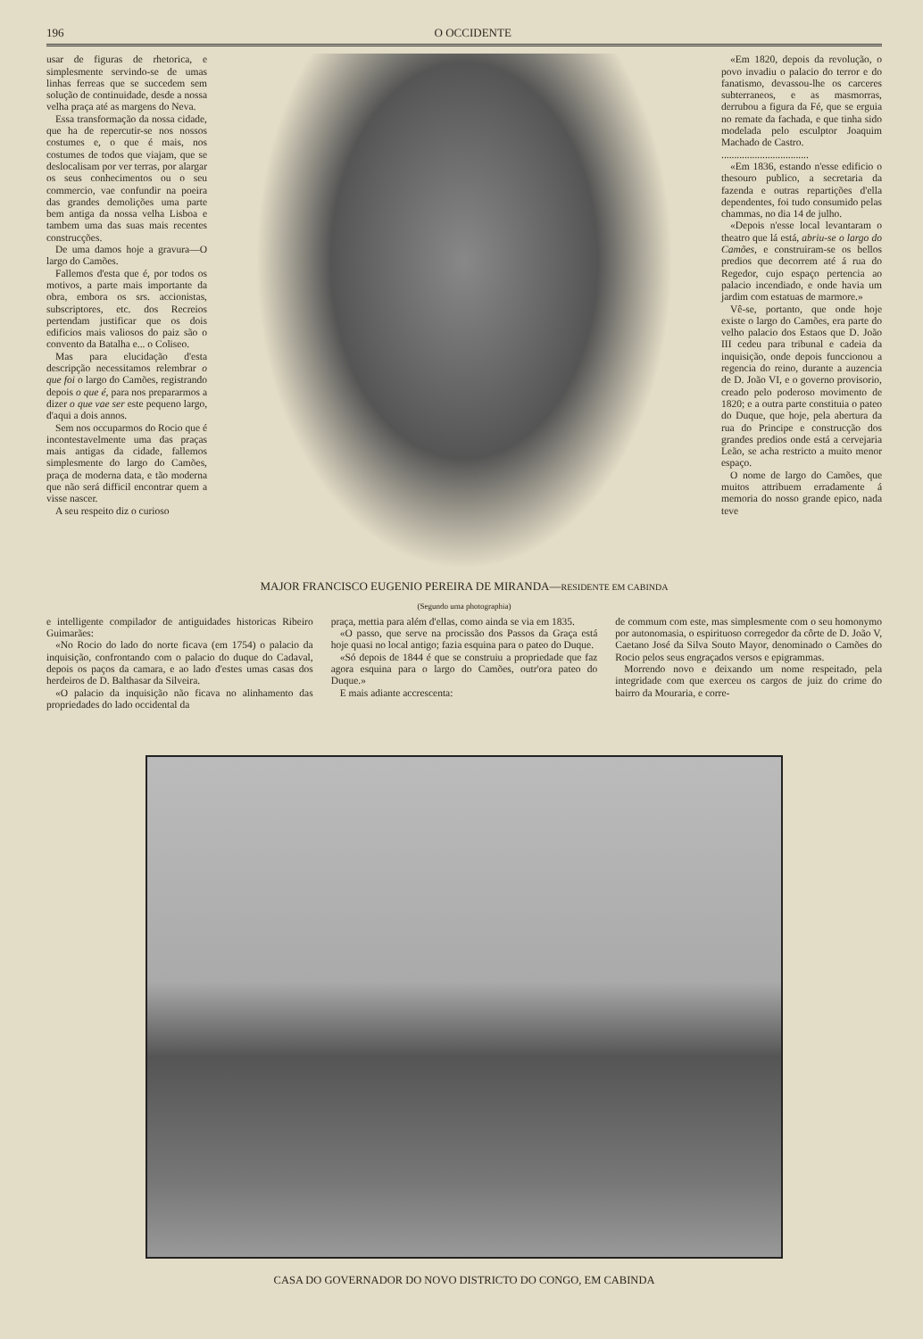196 O OCCIDENTE
usar de figuras de rhetorica, e simplesmente servindo-se de umas linhas ferreas que se succedem sem solução de continuidade, desde a nossa velha praça até as margens do Neva.
Essa transformação da nossa cidade, que ha de repercutir-se nos nossos costumes e, o que é mais, nos costumes de todos que viajam, que se deslocalisam por ver terras, por alargar os seus conhecimentos ou o seu commercio, vae confundir na poeira das grandes demolições uma parte bem antiga da nossa velha Lisboa e tambem uma das suas mais recentes construcções.
De uma damos hoje a gravura—O largo do Camões.
Fallemos d'esta que é, por todos os motivos, a parte mais importante da obra, embora os srs. accionistas, subscriptores, etc. dos Recreios pertendam justificar que os dois edificios mais valiosos do paiz são o convento da Batalha e... o Coliseo.
Mas para elucidação d'esta descripção necessitamos relembrar o que foi o largo do Camões, registrando depois o que é, para nos prepararmos a dizer o que vae ser este pequeno largo, d'aqui a dois annos.
Sem nos occuparmos do Rocio que é incontestavelmente uma das praças mais antigas da cidade, fallemos simplesmente do largo do Camões, praça de moderna data, e tão moderna que não será difficil encontrar quem a visse nascer.
A seu respeito diz o curioso
MAJOR FRANCISCO EUGENIO PEREIRA DE MIRANDA—RESIDENTE EM CABINDA
(Segundo uma photographia)
«Em 1820, depois da revolução, o povo invadiu o palacio do terror e do fanatismo, devassou-lhe os carceres subterraneos, e as masmorras, derrubou a figura da Fé, que se erguia no remate da fachada, e que tinha sido modelada pelo esculptor Joaquim Machado de Castro.
..................................
«Em 1836, estando n'esse edificio o thesouro publico, a secretaria da fazenda e outras repartições d'ella dependentes, foi tudo consumido pelas chammas, no dia 14 de julho.
«Depois n'esse local levantaram o theatro que lá está, abriu-se o largo do Camões, e construiram-se os bellos predios que decorrem até á rua do Regedor, cujo espaço pertencia ao palacio incendiado, e onde havia um jardim com estatuas de marmore.»
Vê-se, portanto, que onde hoje existe o largo do Camões, era parte do velho palacio dos Estaos que D. João III cedeu para tribunal e cadeia da inquisição, onde depois funccionou a regencia do reino, durante a auzencia de D. João VI, e o governo provisorio, creado pelo poderoso movimento de 1820; e a outra parte constituia o pateo do Duque, que hoje, pela abertura da rua do Principe e construcção dos grandes predios onde está a cervejaria Leão, se acha restricto a muito menor espaço.
O nome de largo do Camões, que muitos attribuem erradamente á memoria do nosso grande epico, nada teve
e intelligente compilador de antiguidades historicas Ribeiro Guimarães:
«No Rocio do lado do norte ficava (em 1754) o palacio da inquisição, confrontando com o palacio do duque do Cadaval, depois os paços da camara, e ao lado d'estes umas casas dos herdeiros de D. Balthasar da Silveira.
«O palacio da inquisição não ficava no alinhamento das propriedades do lado occidental da
praça, mettia para além d'ellas, como ainda se via em 1835.
«O passo, que serve na procissão dos Passos da Graça está hoje quasi no local antigo; fazia esquina para o pateo do Duque.
«Só depois de 1844 é que se construiu a propriedade que faz agora esquina para o largo do Camões, outr'ora pateo do Duque.»
E mais adiante accrescenta:
de commum com este, mas simplesmente com o seu homonymo por autonomasia, o espirituoso corregedor da côrte de D. João V, Caetano José da Silva Souto Mayor, denominado o Camões do Rocio pelos seus engraçados versos e epigrammas.
Morrendo novo e deixando um nome respeitado, pela integridade com que exerceu os cargos de juiz do crime do bairro da Mouraria, e corre-
CASA DO GOVERNADOR DO NOVO DISTRICTO DO CONGO, EM CABINDA